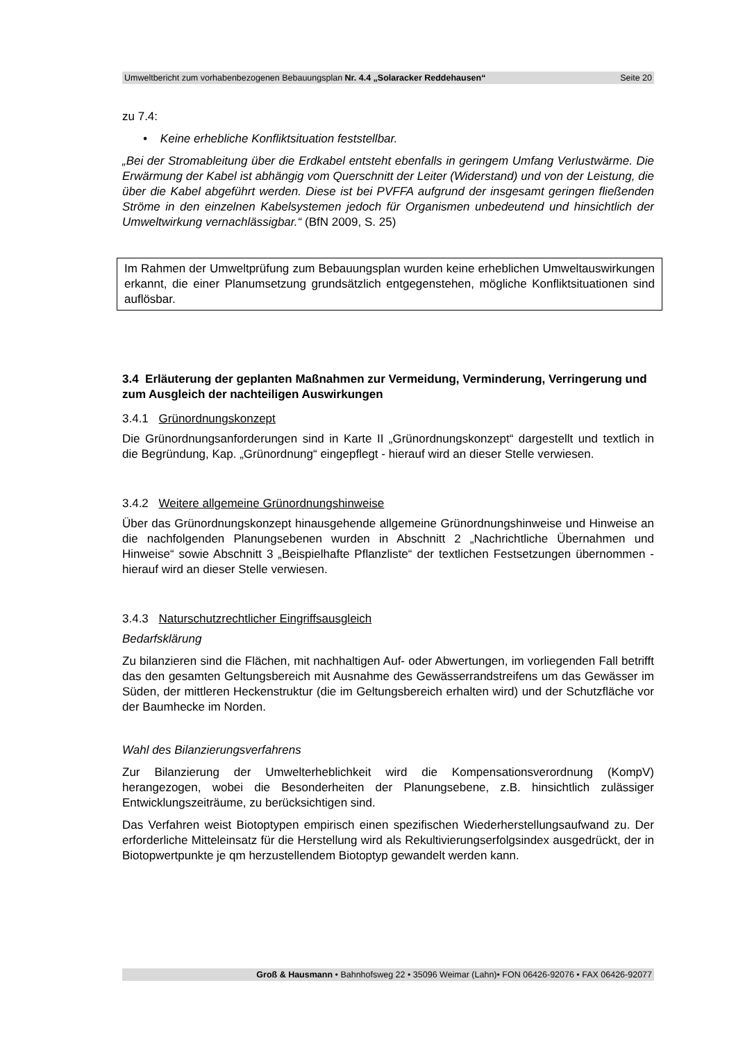Umweltbericht zum vorhabenbezogenen Bebauungsplan Nr. 4.4 „Solaracker Reddehausen“Seite 20
zu 7.4:
• Keine erhebliche Konfliktsituation feststellbar.
„Bei der Stromableitung über die Erdkabel entsteht ebenfalls in geringem Umfang Verlustwärme. Die Erwärmung der Kabel ist abhängig vom Querschnitt der Leiter (Widerstand) und von der Leistung, die über die Kabel abgeführt werden. Diese ist bei PVFFA aufgrund der insgesamt geringen fließenden Ströme in den einzelnen Kabelsystemen jedoch für Organismen unbedeutend und hinsichtlich der Umweltwirkung vernachlässigbar.“ (BfN 2009, S. 25)
Im Rahmen der Umweltprüfung zum Bebauungsplan wurden keine erheblichen Umweltauswirkungen erkannt, die einer Planumsetzung grundsätzlich entgegenstehen, mögliche Konfliktsituationen sind auflösbar.
3.4 Erläuterung der geplanten Maßnahmen zur Vermeidung, Verminderung, Verringerung und zum Ausgleich der nachteiligen Auswirkungen
3.4.1 Grünordnungskonzept
Die Grünordnungsanforderungen sind in Karte II „Grünordnungskonzept“ dargestellt und textlich in die Begründung, Kap. „Grünordnung“ eingepflegt - hierauf wird an dieser Stelle verwiesen.
3.4.2 Weitere allgemeine Grünordnungshinweise
Über das Grünordnungskonzept hinausgehende allgemeine Grünordnungshinweise und Hinweise an die nachfolgenden Planungsebenen wurden in Abschnitt 2 „Nachrichtliche Übernahmen und Hinweise“ sowie Abschnitt 3 „Beispielhafte Pflanzliste“ der textlichen Festsetzungen übernommen - hierauf wird an dieser Stelle verwiesen.
3.4.3 Naturschutzrechtlicher Eingriffsausgleich
Bedarfsklärung
Zu bilanzieren sind die Flächen, mit nachhaltigen Auf- oder Abwertungen, im vorliegenden Fall betrifft das den gesamten Geltungsbereich mit Ausnahme des Gewässerrandstreifens um das Gewässer im Süden, der mittleren Heckenstruktur (die im Geltungsbereich erhalten wird) und der Schutzfläche vor der Baumhecke im Norden.
Wahl des Bilanzierungsverfahrens
Zur Bilanzierung der Umwelterheblichkeit wird die Kompensationsverordnung (KompV) herangezogen, wobei die Besonderheiten der Planungsebene, z.B. hinsichtlich zulässiger Entwicklungszeiträume, zu berücksichtigen sind.
Das Verfahren weist Biotoptypen empirisch einen spezifischen Wiederherstellungsaufwand zu. Der erforderliche Mitteleinsatz für die Herstellung wird als Rekultivierungserfolgsindex ausgedrückt, der in Biotopwertpunkte je qm herzustellendem Biotoptyp gewandelt werden kann.
Groß & Hausmann • Bahnhofsweg 22 • 35096 Weimar (Lahn)• FON 06426-92076 • FAX 06426-92077